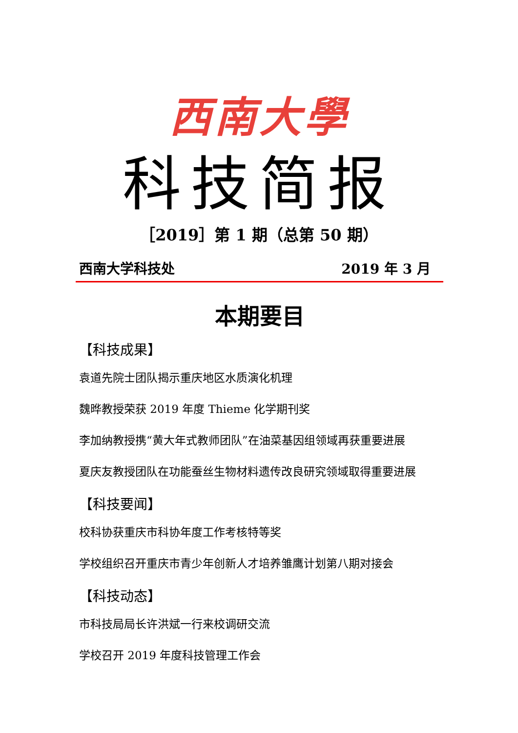西南大學
科技简报
［2019］第 1 期（总第 50 期）
西南大学科技处 2019 年 3 月
本期要目
【科技成果】
袁道先院士团队揭示重庆地区水质演化机理
魏晔教授荣获 2019 年度 Thieme 化学期刊奖
李加纳教授携“黄大年式教师团队”在油菜基因组领域再获重要进展
夏庆友教授团队在功能蚕丝生物材料遗传改良研究领域取得重要进展
【科技要闻】
校科协获重庆市科协年度工作考核特等奖
学校组织召开重庆市青少年创新人才培养雏鹰计划第八期对接会
【科技动态】
市科技局局长许洪斌一行来校调研交流
学校召开 2019 年度科技管理工作会